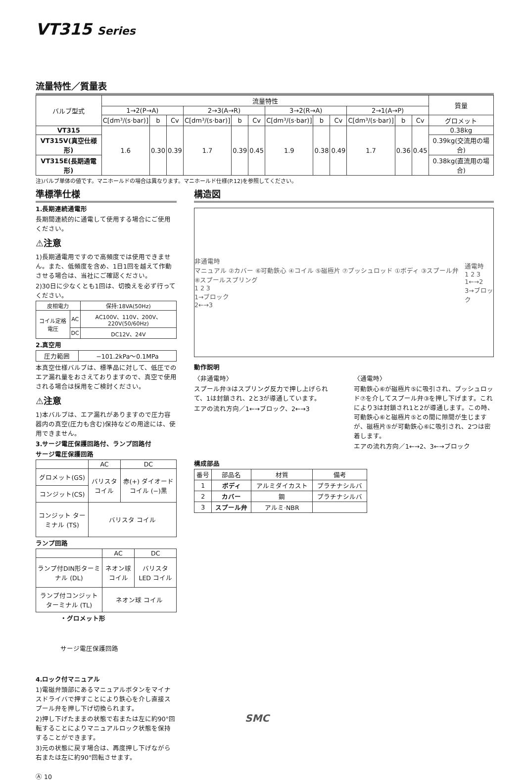VT315 Series
流量特性／質量表
| バルブ型式 | 流量特性 | | | | | | | | | | | | 質量 |
| --- | --- | --- | --- | --- | --- | --- | --- | --- | --- | --- | --- | --- | --- |
| | 1→2(P→A) | | | 2→3(A→R) | | | 3→2(R→A) | | | 2→1(A→P) | | | |
| | C[dm³/(s·bar)] | b | Cv | C[dm³/(s·bar)] | b | Cv | C[dm³/(s·bar)] | b | Cv | C[dm³/(s·bar)] | b | Cv | グロメット |
| VT315 | 1.6 | 0.30 | 0.39 | 1.7 | 0.39 | 0.45 | 1.9 | 0.38 | 0.49 | 1.7 | 0.36 | 0.45 | 0.38kg |
| VT315V(真空仕様形) | | | | | | | | | | | | | 0.39kg(交流用の場合) |
| VT315E(長期通電形) | | | | | | | | | | | | | 0.38kg(直流用の場合) |
注)バルブ単体の値です。マニホールドの場合は異なります。マニホールド仕様(P.12)を参照してください。
準標準仕様
1.長期連続通電形
長期間連続的に通電して使用する場合にご使用ください。
⚠注意
1)長期通電用ですので高頻度では使用できません。また、低頻度を含め、1日1回を越えて作動させる場合は、当社にご確認ください。
2)30日に少なくとも1回は、切換えを必ず行ってください。
| 皮相電力 | | 保持:18VA(50Hz) |
| コイル定格電圧 | AC | AC100V、110V、200V、220V(50/60Hz) |
| | DC | DC12V、24V |
2.真空用
| 圧力範囲 | −101.2kPa〜0.1MPa |
本真空仕様バルブは、標準品に対して、低圧でのエア漏れ量をおさえておりますので、真空で使用される場合は採用をご検討ください。
⚠注意
1)本バルブは、エア漏れがありますので圧力容器内の真空(圧力も含む)保持などの用途には、使用できません。
3.サージ電圧保護回路付、ランプ回路付
サージ電圧保護回路
| | AC | DC |
| グロメット(GS) | バリスタ コイル | 赤(+) ダイオード コイル (−)黒 |
| コンジット(CS) | | |
| コンジット ターミナル (TS) | バリスタ コイル | |
ランプ回路
| | AC | DC |
| ランプ付DIN形ターミナル (DL) | ネオン球 コイル | バリスタ LED コイル |
| ランプ付コンジットターミナル (TL) | ネオン球 コイル | |
・グロメット形
サージ電圧保護回路
4.ロック付マニュアル
1)電磁弁頭部にあるマニュアルボタンをマイナスドライバで押すことにより鉄心を介し直接スプール弁を押し下げ切換られます。
2)押し下げたままの状態で右または左に約90°回転することによりマニュアルロック状態を保持することができます。
3)元の状態に戻す場合は、再度押し下げながら右または左に約90°回転させます。
Ⓐ 10
構造図
非通電時
マニュアル ②カバー ⑥可動鉄心 ④コイル ⑤磁極片 ⑦プッシュロッド ①ボディ ③スプール弁 ⑧スプールスプリング
1 2 3
1→ブロック
2←→3
通電時
1 2 3
1←→2
3→ブロック
動作説明
〈非通電時〉
スプール弁③はスプリング反力で押し上げられて、1は封鎖され、2と3が導通しています。
エアの流れ方向／1←→ブロック、2←→3
〈通電時〉
可動鉄心⑥が磁極片⑤に吸引され、プッシュロッド⑦を介してスプール弁③を押し下げます。これにより3は封鎖され1と2が導通します。この時、可動鉄心⑥と磁極片⑤との間に隙間が生じますが、磁極片⑤が可動鉄心⑥に吸引され、2つは密着します。
エアの流れ方向／1←→2、3←→ブロック
構成部品
| 番号 | 部品名 | 材質 | 備考 |
| --- | --- | --- | --- |
| 1 | ボディ | アルミダイカスト | プラチナシルバ |
| 2 | カバー | 鋼 | プラチナシルバ |
| 3 | スプール弁 | アルミ·NBR | |
SMC